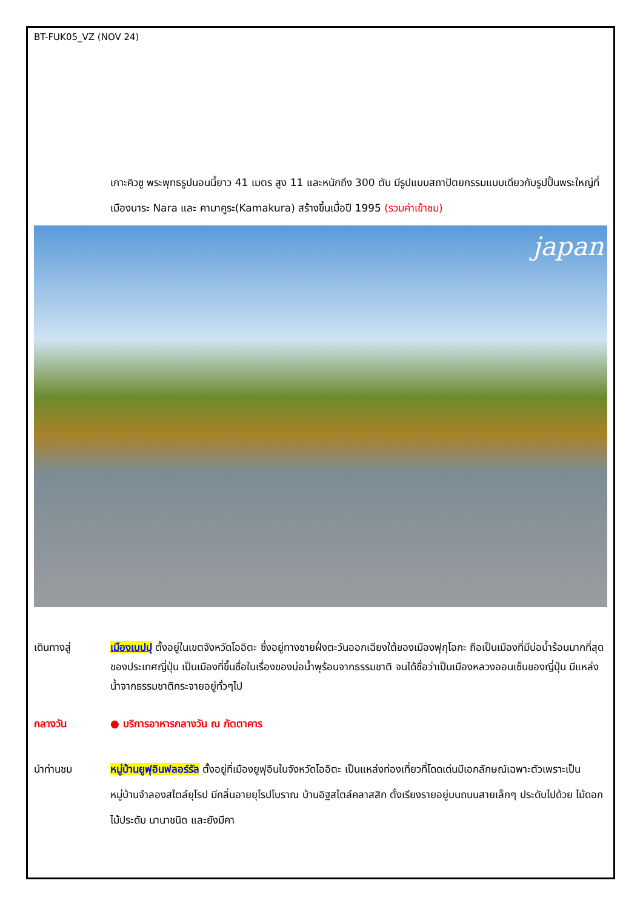BT-FUK05_VZ (NOV 24)
เกาะคิวชู พระพุทธรูปนอนนี้ยาว 41 เมตร สูง 11 และหนักถึง 300 ตัน มีรูปแบบสถาปัตยกรรมแบบเดียวกับรูปปั้นพระใหญ่ที่เมืองนาระ Nara และ คามาคูระ(Kamakura) สร้างขึ้นเมื่อปี 1995 (รวมค่าเข้าชม)
japan
เดินทางสู่ เมืองเบปปุ ตั้งอยู่ในเขตจังหวัดโออิตะ ซึ่งอยู่ทางชายฝั่งตะวันออกเฉียงใต้ของเมืองฟุกุโอกะ ถือเป็นเมืองที่มีบ่อน้ำร้อนมากที่สุดของประเทศญี่ปุ่น เป็นเมืองที่ขึ้นชื่อในเรื่องของบ่อน้ำพุร้อนจากธรรมชาติ จนได้ชื่อว่าเป็นเมืองหลวงออนเซ็นของญี่ปุ่น มีแหล่งน้ำจากธรรมชาติกระจายอยู่ทั่วๆไป
กลางวัน ● บริการอาหารกลางวัน ณ ภัตตาคาร
นำท่านชม หมู่บ้านยูฟุอินฟลอร์รัล ตั้งอยู่ที่เมืองยูฟุอินในจังหวัดโออิตะ เป็นแหล่งท่องเที่ยวที่โดดเด่นมีเอกลักษณ์เฉพาะตัวเพราะเป็นหมู่บ้านจำลองสไตล์ยุโรป มีกลิ่นอายยุโรปโบราณ บ้านอิฐสไตล์คลาสสิก ตั้งเรียงรายอยู่บนถนนสายเล็กๆ ประดับไปด้วย ไม้ดอก ไม้ประดับ นานาชนิด และยังมีคา